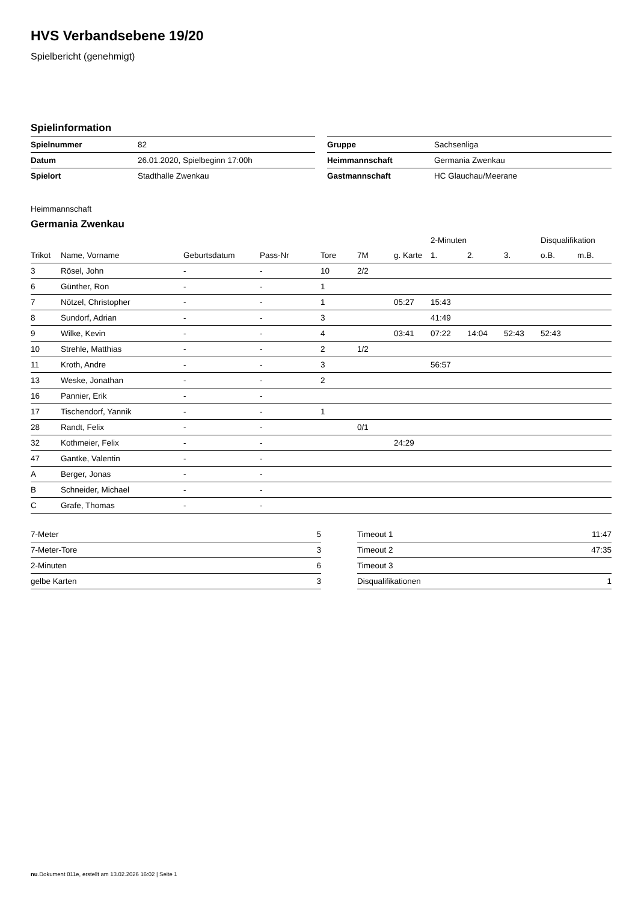HVS Verbandsebene 19/20
Spielbericht (genehmigt)
Spielinformation
| Spielnummer | 82 |
| Datum | 26.01.2020, Spielbeginn 17:00h |
| Spielort | Stadthalle Zwenkau |
| Gruppe | Sachsenliga |
| Heimmannschaft | Germania Zwenkau |
| Gastmannschaft | HC Glauchau/Meerane |
Heimmannschaft
Germania Zwenkau
| | | | | | | | 2-Minuten | | | Disqualifikation | |
| --- | --- | --- | --- | --- | --- | --- | --- | --- | --- | --- | --- |
| Trikot | Name, Vorname | Geburtsdatum | Pass-Nr | Tore | 7M | g. Karte | 1. | 2. | 3. | o.B. | m.B. |
| 3 | Rösel, John | - | - | 10 | 2/2 | | | | | | |
| 6 | Günther, Ron | - | - | 1 | | | | | | | |
| 7 | Nötzel, Christopher | - | - | 1 | | 05:27 | 15:43 | | | | |
| 8 | Sundorf, Adrian | - | - | 3 | | | 41:49 | | | | |
| 9 | Wilke, Kevin | - | - | 4 | | 03:41 | 07:22 | 14:04 | 52:43 | 52:43 | |
| 10 | Strehle, Matthias | - | - | 2 | 1/2 | | | | | | |
| 11 | Kroth, Andre | - | - | 3 | | | 56:57 | | | | |
| 13 | Weske, Jonathan | - | - | 2 | | | | | | | |
| 16 | Pannier, Erik | - | - | | | | | | | | |
| 17 | Tischendorf, Yannik | - | - | 1 | | | | | | | |
| 28 | Randt, Felix | - | - | | 0/1 | | | | | | |
| 32 | Kothmeier, Felix | - | - | | | 24:29 | | | | | |
| 47 | Gantke, Valentin | - | - | | | | | | | | |
| A | Berger, Jonas | - | - | | | | | | | | |
| B | Schneider, Michael | - | - | | | | | | | | |
| C | Grafe, Thomas | - | - | | | | | | | | |
| 7-Meter | 5 |
| 7-Meter-Tore | 3 |
| 2-Minuten | 6 |
| gelbe Karten | 3 |
| Timeout 1 | 11:47 |
| Timeout 2 | 47:35 |
| Timeout 3 | |
| Disqualifikationen | 1 |
nu.Dokument 011e, erstellt am 13.02.2026 16:02 | Seite 1